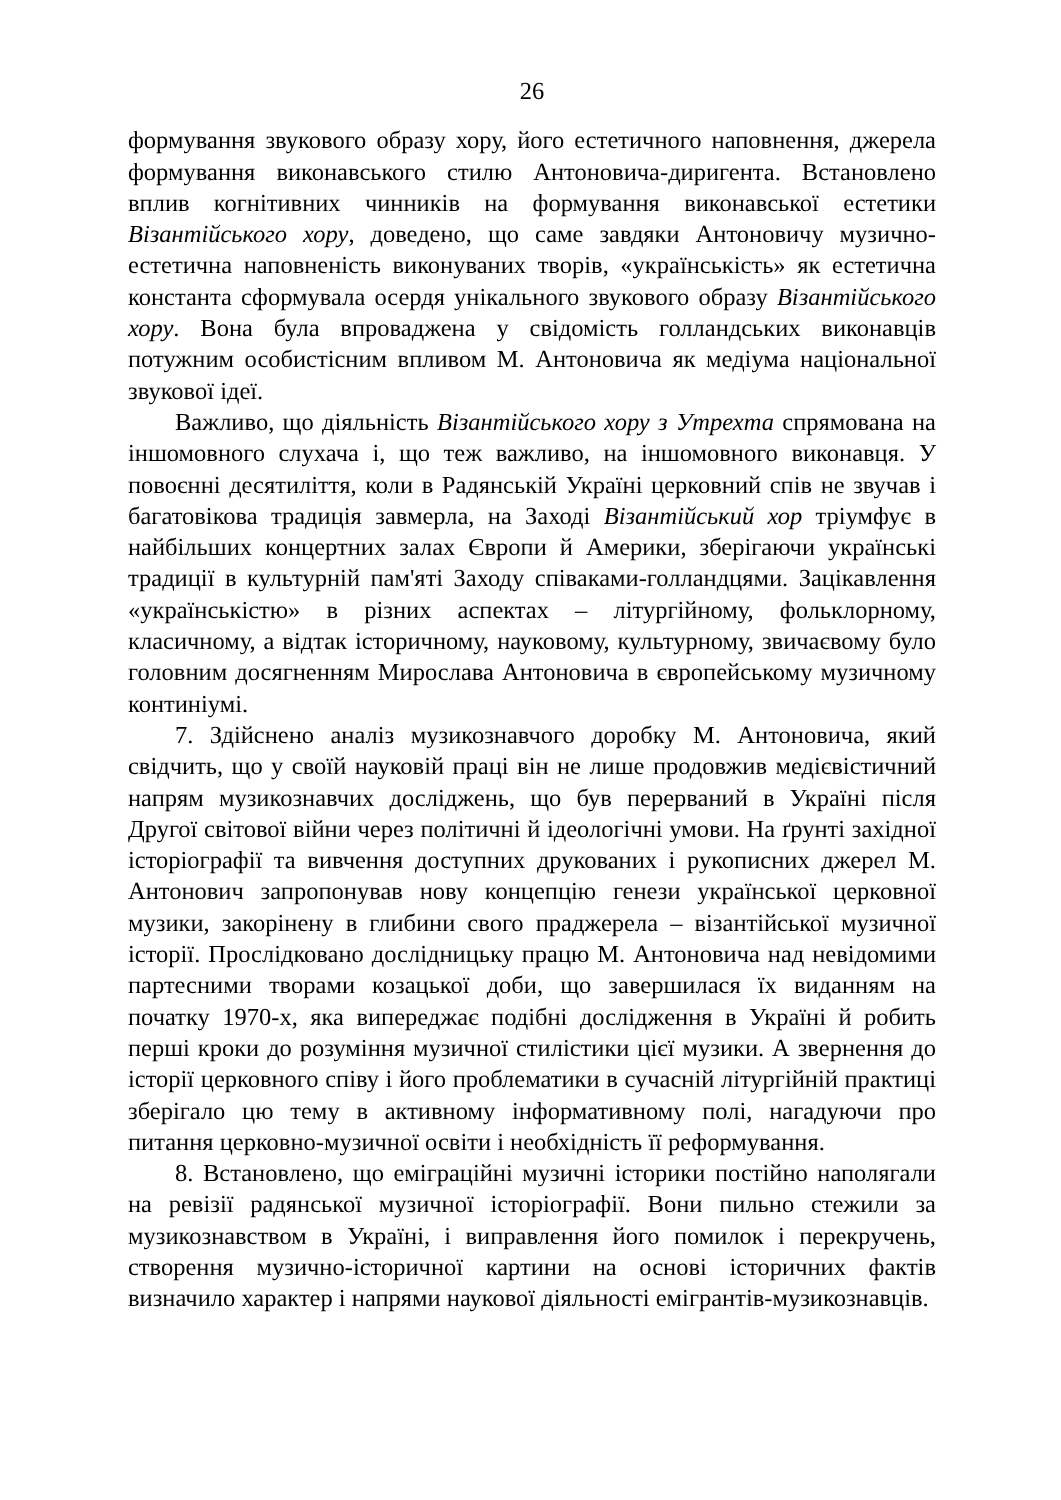26
формування звукового образу хору, його естетичного наповнення, джерела формування виконавського стилю Антоновича-диригента. Встановлено вплив когнітивних чинників на формування виконавської естетики Візантійського хору, доведено, що саме завдяки Антоновичу музично-естетична наповненість виконуваних творів, «українськість» як естетична константа сформувала осердя унікального звукового образу Візантійського хору. Вона була впроваджена у свідомість голландських виконавців потужним особистісним впливом М. Антоновича як медіума національної звукової ідеї.
Важливо, що діяльність Візантійського хору з Утрехта спрямована на іншомовного слухача і, що теж важливо, на іншомовного виконавця. У повоєнні десятиліття, коли в Радянській Україні церковний спів не звучав і багатовікова традиція завмерла, на Заході Візантійський хор тріумфує в найбільших концертних залах Європи й Америки, зберігаючи українські традиції в культурній пам'яті Заходу співаками-голландцями. Зацікавлення «українськістю» в різних аспектах – літургійному, фольклорному, класичному, а відтак історичному, науковому, культурному, звичаєвому було головним досягненням Мирослава Антоновича в європейському музичному континіумі.
7. Здійснено аналіз музикознавчого доробку М. Антоновича, який свідчить, що у своїй науковій праці він не лише продовжив медієвістичний напрям музикознавчих досліджень, що був перерваний в Україні після Другої світової війни через політичні й ідеологічні умови. На ґрунті західної історіографії та вивчення доступних друкованих і рукописних джерел М. Антонович запропонував нову концепцію генези української церковної музики, закорінену в глибини свого праджерела – візантійської музичної історії. Прослідковано дослідницьку працю М. Антоновича над невідомими партесними творами козацької доби, що завершилася їх виданням на початку 1970-х, яка випереджає подібні дослідження в Україні й робить перші кроки до розуміння музичної стилістики цієї музики. А звернення до історії церковного співу і його проблематики в сучасній літургійній практиці зберігало цю тему в активному інформативному полі, нагадуючи про питання церковно-музичної освіти і необхідність її реформування.
8. Встановлено, що еміграційні музичні історики постійно наполягали на ревізії радянської музичної історіографії. Вони пильно стежили за музикознавством в Україні, і виправлення його помилок і перекручень, створення музично-історичної картини на основі історичних фактів визначило характер і напрями наукової діяльності емігрантів-музикознавців.